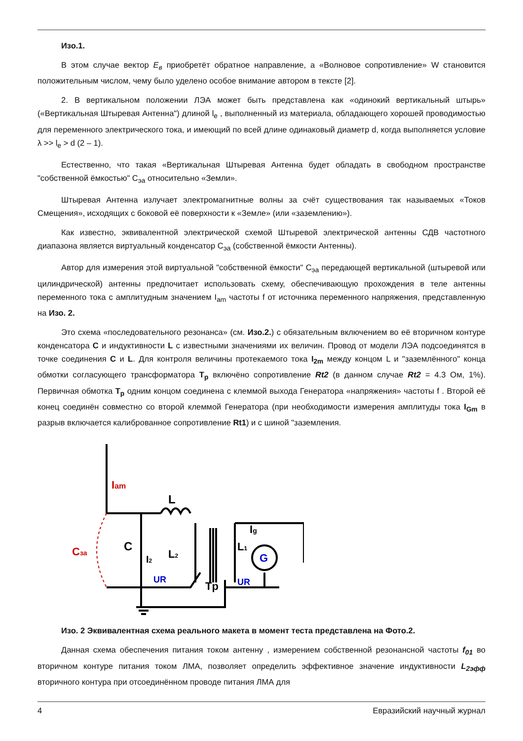Изо.1.
В этом случае вектор E<sub>в</sub> приобретёт обратное направление, а «Волновое сопротивление» W становится положительным числом, чему было уделено особое внимание автором в тексте [2].
2. В вертикальном положении ЛЭА может быть представлена как «одинокий вертикальный штырь» («Вертикальная Штыревая Антенна") длиной l<sub>e</sub> , выполненный из материала, обладающего хорошей проводимостью для переменного электрического тока, и имеющий по всей длине одинаковый диаметр d, когда выполняется условие λ >> l<sub>e</sub> > d (2 – 1).
Естественно, что такая «Вертикальная Штыревая Антенна будет обладать в свободном пространстве "собственной ёмкостью" C<sub>эа</sub> относительно «Земли».
Штыревая Антенна излучает электромагнитные волны за счёт существования так называемых «Токов Смещения», исходящих с боковой её поверхности к «Земле» (или «заземлению»).
Как известно, эквивалентной электрической схемой Штыревой электрической антенны СДВ частотного диапазона является виртуальный конденсатор C<sub>эа</sub> (собственной ёмкости Антенны).
Автор для измерения этой виртуальной "собственной ёмкости" C<sub>эа</sub> передающей вертикальной (штыревой или цилиндрической) антенны предпочитает использовать схему, обеспечивающую прохождения в теле антенны переменного тока с амплитудным значением I<sub>am</sub> частоты f от источника переменного напряжения, представленную на Изо. 2.
Это схема «последовательного резонанса» (см. Изо.2.) с обязательным включением во её вторичном контуре конденсатора C и индуктивности L с известными значениями их величин. Провод от модели ЛЭА подсоединятся в точке соединения C и L. Для контроля величины протекаемого тока I<sub>2m</sub> между концом L и "заземлённого" конца обмотки согласующего трансформатора T<sub>p</sub> включёно сопротивление Rt2 (в данном случае Rt2 = 4.3 Ом, 1%). Первичная обмотка T<sub>p</sub> одним концом соединена с клеммой выхода Генератора «напряжения» частоты f . Второй её конец соединён совместно со второй клеммой Генератора (при необходимости измерения амплитуды тока I<sub>Gm</sub> в разрыв включается калиброванное сопротивление Rt1) и с шиной "заземления.
Iam
L
C
Cза
I2
L2
L1
Ig
G
UR
UR
Tp
Изо. 2 Эквивалентная схема реального макета в момент теста представлена на Фото.2.
Данная схема обеспечения питания током антенну , измерением собственной резонансной частоты f<sub>01</sub> во вторичном контуре питания током ЛМА, позволяет определить эффективное значение индуктивности L<sub>2эфф</sub> вторичного контура при отсоединённом проводе питания ЛМА для
4 Евразийский научный журнал